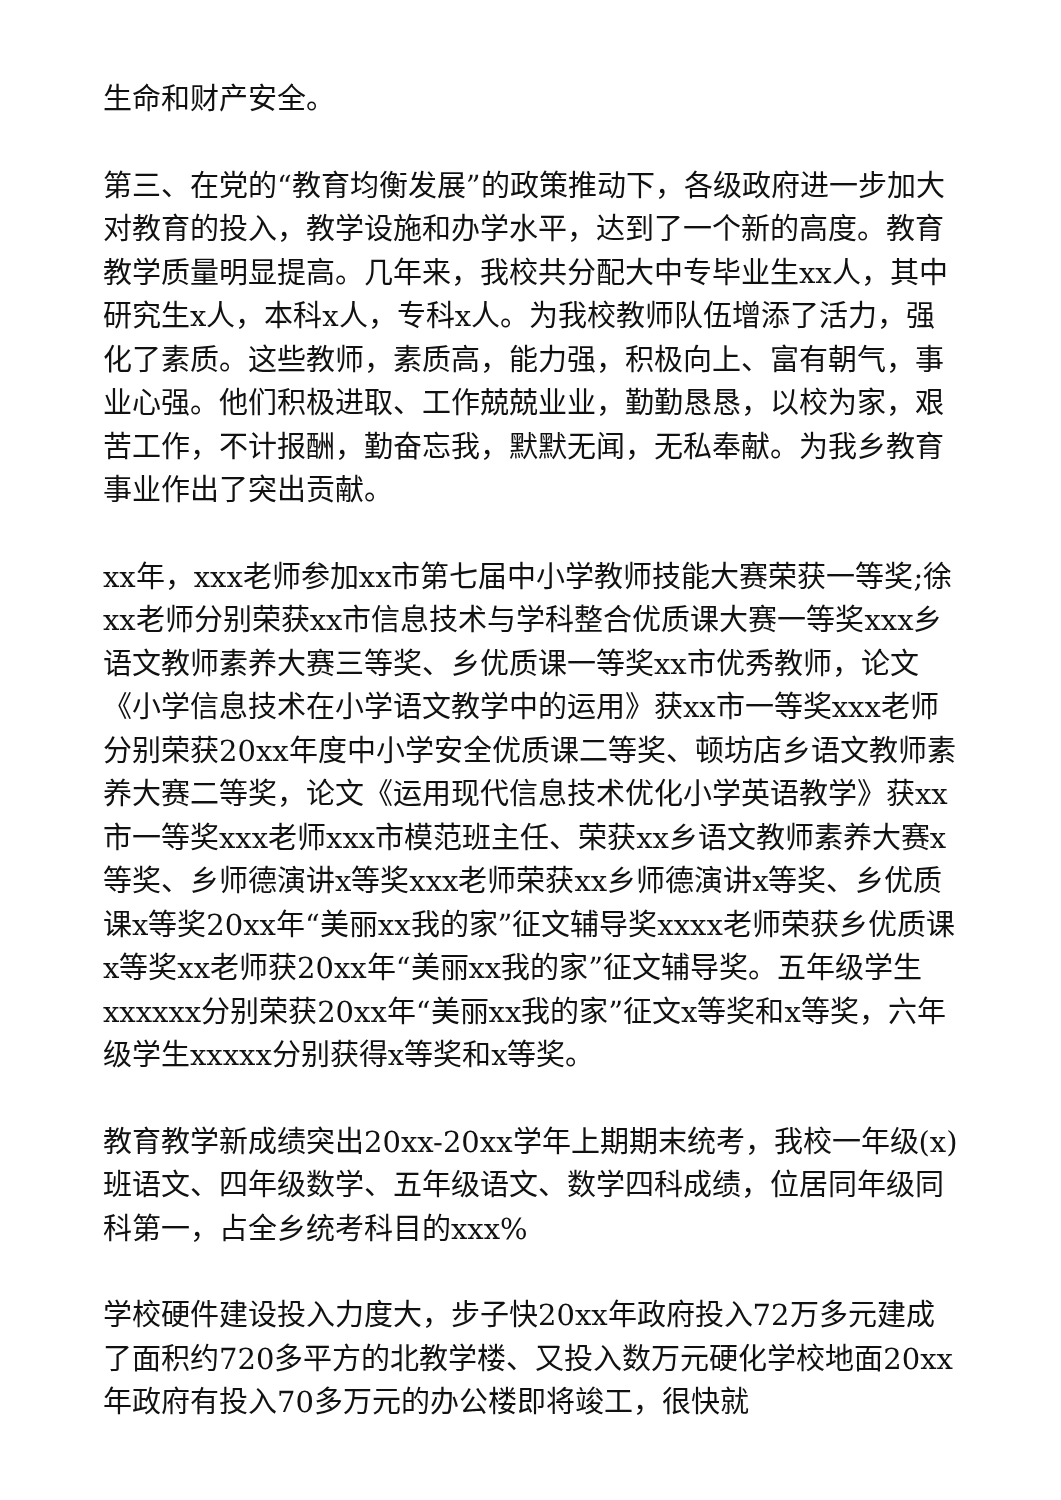生命和财产安全。
第三、在党的“教育均衡发展”的政策推动下，各级政府进一步加大对教育的投入，教学设施和办学水平，达到了一个新的高度。教育教学质量明显提高。几年来，我校共分配大中专毕业生xx人，其中研究生x人，本科x人，专科x人。为我校教师队伍增添了活力，强化了素质。这些教师，素质高，能力强，积极向上、富有朝气，事业心强。他们积极进取、工作兢兢业业，勤勤恳恳，以校为家，艰苦工作，不计报酬，勤奋忘我，默默无闻，无私奉献。为我乡教育事业作出了突出贡献。
xx年，xxx老师参加xx市第七届中小学教师技能大赛荣获一等奖;徐xx老师分别荣获xx市信息技术与学科整合优质课大赛一等奖xxx乡语文教师素养大赛三等奖、乡优质课一等奖xx市优秀教师，论文《小学信息技术在小学语文教学中的运用》获xx市一等奖xxx老师分别荣获20xx年度中小学安全优质课二等奖、顿坊店乡语文教师素养大赛二等奖，论文《运用现代信息技术优化小学英语教学》获xx市一等奖xxx老师xxx市模范班主任、荣获xx乡语文教师素养大赛x等奖、乡师德演讲x等奖xxx老师荣获xx乡师德演讲x等奖、乡优质课x等奖20xx年“美丽xx我的家”征文辅导奖xxxx老师荣获乡优质课x等奖xx老师获20xx年“美丽xx我的家”征文辅导奖。五年级学生xxxxxx分别荣获20xx年“美丽xx我的家”征文x等奖和x等奖，六年级学生xxxxx分别获得x等奖和x等奖。
教育教学新成绩突出20xx-20xx学年上期期末统考，我校一年级(x)班语文、四年级数学、五年级语文、数学四科成绩，位居同年级同科第一，占全乡统考科目的xxx%
学校硬件建设投入力度大，步子快20xx年政府投入72万多元建成了面积约720多平方的北教学楼、又投入数万元硬化学校地面20xx年政府有投入70多万元的办公楼即将竣工，很快就